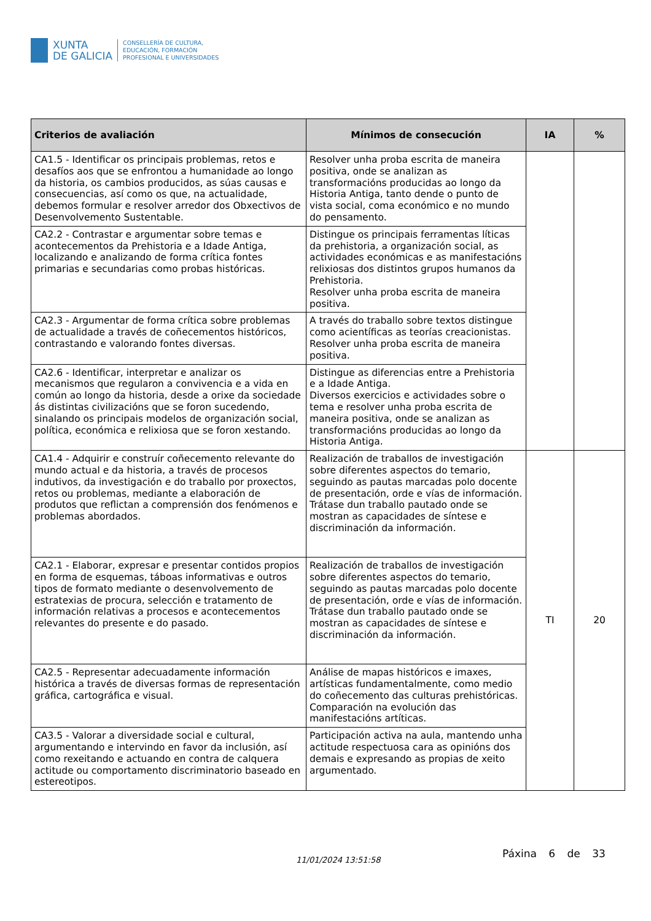XUNTA
DE GALICIA
CONSELLERÍA DE CULTURA,
EDUCACIÓN, FORMACIÓN
PROFESIONAL E UNIVERSIDADES
| Criterios de avaliación | Mínimos de consecución | IA | % |
| --- | --- | --- | --- |
| CA1.5 - Identificar os principais problemas, retos e desafíos aos que se enfrontou a humanidade ao longo da historia, os cambios producidos, as súas causas e consecuencias, así como os que, na actualidade, debemos formular e resolver arredor dos Obxectivos de Desenvolvemento Sustentable. | Resolver unha proba escrita de maneira positiva, onde se analizan as transformacións producidas ao longo da Historia Antiga, tanto dende o punto de vista social, coma económico e no mundo do pensamento. | | |
| CA2.2 - Contrastar e argumentar sobre temas e acontecementos da Prehistoria e a Idade Antiga, localizando e analizando de forma crítica fontes primarias e secundarias como probas históricas. | Distingue os principais ferramentas líticas da prehistoria, a organización social, as actividades económicas e as manifestacións relixiosas dos distintos grupos humanos da Prehistoria. Resolver unha proba escrita de maneira positiva. | | |
| CA2.3 - Argumentar de forma crítica sobre problemas de actualidade a través de coñecementos históricos, contrastando e valorando fontes diversas. | A través do traballo sobre textos distingue como acientíficas as teorías creacionistas. Resolver unha proba escrita de maneira positiva. | | |
| CA2.6 - Identificar, interpretar e analizar os mecanismos que regularon a convivencia e a vida en común ao longo da historia, desde a orixe da sociedade ás distintas civilizacións que se foron sucedendo, sinalando os principais modelos de organización social, política, económica e relixiosa que se foron xestando. | Distingue as diferencias entre a Prehistoria e a Idade Antiga. Diversos exercicios e actividades sobre o tema e resolver unha proba escrita de maneira positiva, onde se analizan as transformacións producidas ao longo da Historia Antiga. | | |
| CA1.4 - Adquirir e construír coñecemento relevante do mundo actual e da historia, a través de procesos indutivos, da investigación e do traballo por proxectos, retos ou problemas, mediante a elaboración de produtos que reflictan a comprensión dos fenómenos e problemas abordados. | Realización de traballos de investigación sobre diferentes aspectos do temario, seguindo as pautas marcadas polo docente de presentación, orde e vías de información. Trátase dun traballo pautado onde se mostran as capacidades de síntese e discriminación da información. | TI | 20 |
| CA2.1 - Elaborar, expresar e presentar contidos propios en forma de esquemas, táboas informativas e outros tipos de formato mediante o desenvolvemento de estratexias de procura, selección e tratamento de información relativas a procesos e acontecementos relevantes do presente e do pasado. | Realización de traballos de investigación sobre diferentes aspectos do temario, seguindo as pautas marcadas polo docente de presentación, orde e vías de información. Trátase dun traballo pautado onde se mostran as capacidades de síntese e discriminación da información. | | |
| CA2.5 - Representar adecuadamente información histórica a través de diversas formas de representación gráfica, cartográfica e visual. | Análise de mapas históricos e imaxes, artísticas fundamentalmente, como medio do coñecemento das culturas prehistóricas. Comparación na evolución das manifestacións artíticas. | | |
| CA3.5 - Valorar a diversidade social e cultural, argumentando e intervindo en favor da inclusión, así como rexeitando e actuando en contra de calquera actitude ou comportamento discriminatorio baseado en estereotipos. | Participación activa na aula, mantendo unha actitude respectuosa cara as opinións dos demais e expresando as propias de xeito argumentado. | | |
11/01/2024 13:51:58
Páxina 6 de 33